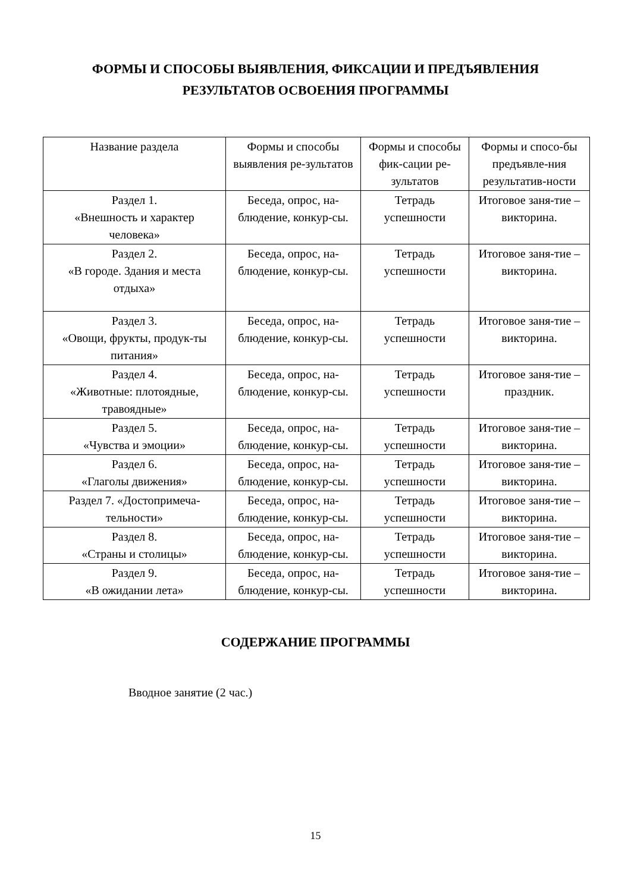ФОРМЫ И СПОСОБЫ ВЫЯВЛЕНИЯ, ФИКСАЦИИ И ПРЕДЪЯВЛЕНИЯ
РЕЗУЛЬТАТОВ ОСВОЕНИЯ ПРОГРАММЫ
| Название раздела | Формы и способы выявления ре-зультатов | Формы и способы фик-сации ре-зультатов | Формы и спосо-бы предъявле-ния результатив-ности |
| --- | --- | --- | --- |
| Раздел 1. «Внешность и характер человека» | Беседа, опрос, на-блюдение, конкур-сы. | Тетрадь успешности | Итоговое заня-тие – викторина. |
| Раздел 2. «В городе. Здания и места отдыха» | Беседа, опрос, на-блюдение, конкур-сы. | Тетрадь успешности | Итоговое заня-тие – викторина. |
| Раздел 3. «Овощи, фрукты, продук-ты питания» | Беседа, опрос, на-блюдение, конкур-сы. | Тетрадь успешности | Итоговое заня-тие – викторина. |
| Раздел 4. «Животные: плотоядные, травоядные» | Беседа, опрос, на-блюдение, конкур-сы. | Тетрадь успешности | Итоговое заня-тие – праздник. |
| Раздел 5. «Чувства и эмоции» | Беседа, опрос, на-блюдение, конкур-сы. | Тетрадь успешности | Итоговое заня-тие – викторина. |
| Раздел 6. «Глаголы движения» | Беседа, опрос, на-блюдение, конкур-сы. | Тетрадь успешности | Итоговое заня-тие – викторина. |
| Раздел 7. «Достопримеча-тельности» | Беседа, опрос, на-блюдение, конкур-сы. | Тетрадь успешности | Итоговое заня-тие – викторина. |
| Раздел 8. «Страны и столицы» | Беседа, опрос, на-блюдение, конкур-сы. | Тетрадь успешности | Итоговое заня-тие – викторина. |
| Раздел 9. «В ожидании лета» | Беседа, опрос, на-блюдение, конкур-сы. | Тетрадь успешности | Итоговое заня-тие – викторина. |
СОДЕРЖАНИЕ ПРОГРАММЫ
Вводное занятие (2 час.)
15